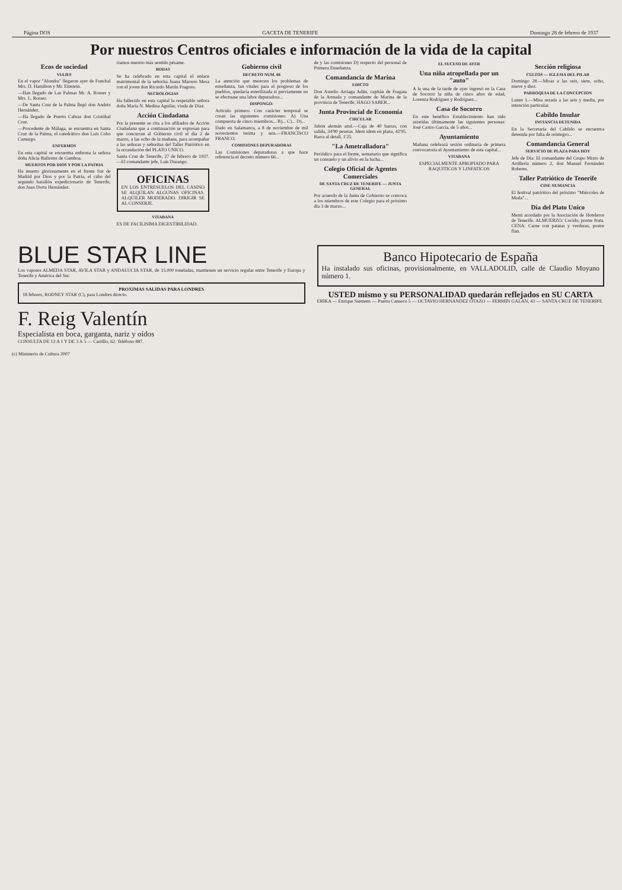Página DOS GACETA DE TENERIFE Domingo 28 de febrero de 1937
Por nuestros Centros oficiales e información de la vida de la capital
Ecos de sociedad
VIAJES
En el vapor "Alondra" llegaron ayer de Funchal Mrs. D. Hamilton y Mr. Einstein.
—Han llegado de Las Palmas Mr. A. Rosser y Mrs. L. Rosser.
—De Santa Cruz de la Palma llegó don Andrés Hernández.
—Ha llegado de Puerto Cabras don Cristóbal Cruz.
—Procedente de Málaga, se encuentra en Santa Cruz de la Palma, el catedrático don Luis Cobo Camargo.
ENFERMOS
En esta capital se encuentra enferma la señora doña Alicia Ballester de Gamboa.
MUERTOS POR DIOS Y POR LA PATRIA
Ha muerto gloriosamente en el frente Sur de Madrid por Dios y por la Patria, el cabo del segundo batallón expedicionario de Tenerife, don Juan Dorta Hernández.
riamos nuestro más sentido pésame.
BODAS
Se ha celebrado en esta capital el enlace matrimonial de la señorita Juana Marrero Mesa con el joven don Ricardo Martín Fragoso.
NECROLOGIAS
Ha fallecido en esta capital la respetable señora doña María N. Medina Aguilar, viuda de Díaz.
Acción Ciudadana
Por la presente se cita a los afiliados de Acción Ciudadana que a continuación se expresan para que concurran al Gobierno civil el día 2 de marzo, a las ocho de la mañana, para acompañar a las señoras y señoritas del Taller Patriótico en la recaudación del PLATO UNICO.
Santa Cruz de Tenerife, 27 de febrero de 1937.—El comandante jefe, Luis Durango.
OFICINAS
EN LOS ENTRESUELOS DEL CASINO SE ALQUILAN ALGUNAS OFICINAS. ALQUILER MODERADO. DIRIGIR SE AL CONSERJE.
VITABANA
ES DE FACILISIMA DIGESTIBILIDAD.
Gobierno civil
DECRETO NUM. 66
La atención que merecen los problemas de enseñanza, tan vitales para el progreso de los pueblos, quedaría esterilizada si previamente no se efectuase una labor depuradora...
DISPONGO:
Artículo primero. Con carácter temporal se crean las siguientes comisiones: A) Una compuesta de cinco miembros... B)... C)... D)...
Dado en Salamanca, a 8 de noviembre de mil novecientos treinta y seis.—FRANCISCO FRANCO.
COMISIONES DEPURADORAS
Las Comisiones depuradoras a que hace referencia el decreto número 66...
de y las comisiones D) respecto del personal de Primera Enseñanza.
Comandancia de Marina
EDICTO
Don Aurelio Arriaga Adán, capitán de Fragata de la Armada y comandante de Marina de la provincia de Tenerife, HAGO SABER...
Junta Provincial de Economía
CIRCULAR
Jabón alemán azul.—Caja de 40 barras, con salida, 34'90 pesetas. Idem idem en plaza, 42'95. Barra al detall, 1'25.
"La Ametralladora"
Periódico para el frente, semanario que significa un consuelo y un alivio en la lucha...
Colegio Oficial de Agentes Comerciales
DE SANTA CRUZ DE TENERIFE — JUNTA GENERAL
Por acuerdo de la Junta de Gobierno se convoca a los miembros de este Colegio para el próximo día 3 de marzo...
EL SUCESO DE AYER
Una niña atropellada por un "auto"
A la una de la tarde de ayer ingresó en la Casa de Socorro la niña de cinco años de edad, Lorenza Rodríguez y Rodríguez...
Casa de Socorro
En este benéfico Establecimiento han sido asistidas últimamente las siguientes personas: José Castro García, de 5 años...
Ayuntamiento
Mañana celebrará sesión ordinaria de primera convocatoria el Ayuntamiento de esta capital...
VITABANA
ESPECIALMENTE APROPIADO PARA RAQUITICOS Y LINFATICOS
Sección religiosa
CULTOS — IGLESIA DEL PILAR
Domingo 28.—Misas a las seis, siete, ocho, nueve y diez.
PARROQUIA DE LA CONCEPCION
Lunes 1.—Misa rezada a las seis y media, por intención particular.
Cabildo Insular
INSTANCIA DETENIDA
En la Secretaría del Cabildo se encuentra detenida por falta de reintegro...
Comandancia General
SERVICIO DE PLAZA PARA HOY
Jefe de Día: El comandante del Grupo Mixto de Artillería número 2, don Manuel Fernández Roberes.
Taller Patriótico de Tenerife
CINE NUMANCIA
El festival patriótico del próximo "Miércoles de Moda"...
Día del Plato Unico
Menú acordado por la Asociación de Hoteleros de Tenerife. ALMUERZO: Cocido, postre fruta. CENA: Carne con patatas y verduras, postre flan.
BLUE STAR LINE
Los vapores ALMEDA STAR, AVILA STAR y ANDALUCIA STAR, de 15.000 toneladas, mantienen un servicio regular entre Tenerife y Europa y Tenerife y América del Sur.
PROXIMAS SALIDAS PARA LONDRES
18 febrero, RODNEY STAR (C), para Londres directo.
F. Reig Valentín
Especialista en boca, garganta, nariz y oídos
CONSULTA DE 12 A 1 Y DE 3 A 5 — Castillo, 62. Teléfono 887.
Banco Hipotecario de España
Ha instalado sus oficinas, provisionalmente, en VALLADOLID, calle de Claudio Moyano número 1.
USTED mismo y su PERSONALIDAD quedarán reflejados en SU CARTA
ERIKA — Enrique Siemens — Puerta Canseco 5 — OCTAVIO HERNANDEZ OTAZO — FERMIN GALAN, 43 — SANTA CRUZ DE TENERIFE
(c) Ministerio de Cultura 2007